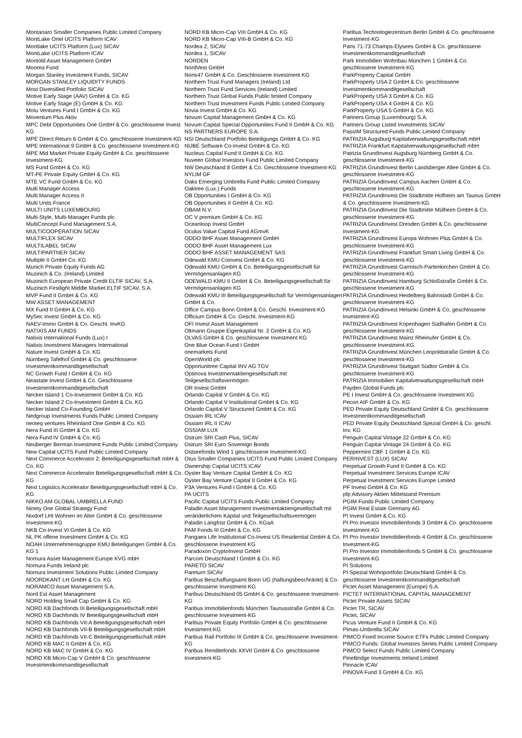Montanaro Smaller Companies Public Limited Company
MontLake Oriel UCITS Platform ICAV
Montlake UCITS Platform (Lux) SICAV
MontLake UCITS Platform ICAV
Montold Asset Management GmbH
Moorea Fund
Morgan Stanley Investment Funds, SICAV
MORGAN STANLEY LIQUIDITY FUNDS
Most Diversified Portfolio SICAV
Motive Early Stage (AAV) GmbH & Co. KG
Motive Early Stage (E) GmbH & Co. KG
Motu Ventures Fund I GmbH & Co. KG
Moventum Plus Aktiv
MPC Debt Opportunities One GmbH & Co. geschlossene Invest KG
MPE Direct Return 6 GmbH & Co. geschlossene Investment-KG
MPE International 9 GmbH & Co. geschlossene Investment-KG
MPE Mid Market Private Equity GmbH & Co. geschlossene Investment-KG
MS Fund GmbH & Co. KG
MT-PE Private Equity GmbH & Co. KG
MTE VC Fund GmbH & Co. KG
Multi Manager Access
Multi Manager Access II
Multi Units France
MULTI UNITS LUXEMBOURG
Multi-Style, Multi-Manager Funds plc
MultiConcept Fund Management S.A.
MULTICOOPERATION SICAV
MULTIFLEX SICAV
MULTILABEL SICAV
MULTIPARTNER SICAV
Multiple II GmbH Co. KG
Munich Private Equity Funds AG
Muzinich & Co. (Ireland) Limited
Muzinich European Private Credit ELTIF SICAV, S.A.
Muzinich Firstlight Middle Market ELTIF SICAV, S.A.
MVP Fund II GmbH & Co. KG
MW ASSET MANAGEMENT
MX Fund II GmbH & Co. KG
MySec Invest GmbH & Co. KG
NAEV-Immo GmbH & Co. Geschl. InvKG
NATIXIS AM FUNDS
Natixis International Funds (Lux) I
Natixis Investment Managers International
Nature Invest GmbH & Co. KG
Nürnberg Tafelhof GmbH & Co. geschlossene Investmentkommanditgesellschaft
NC Growth Fund I GmbH & Co. KG
Neastate Invest GmbH & Co. Geschlossene Investmentkommanditgesellschaft
Necker Island 1 Co-Investment GmbH & Co. KG
Necker Island 2 Co-Investment GmbH & Co. KG
Necker Island Co-Founding GmbH
Nedgroup Investments Funds Public Limited Company
neoteq ventures Rheinland One GmbH & Co. KG
Nera Fund III GmbH & Co. KG
Nera Fund IV GmbH & Co. KG
Neuberger Berman Investment Funds Public Limited Company
New Capital UCITS Fund Public Limited Company
Next Commerce Accelerator 2. Beteiligungsgesellschaft mbH & Co. KG
Next Commerce Accelerator Beteiligungsgesellschaft mbH & Co. KG
Next Logistics Accelerator Beteiligungsgesellschaft mbH & Co. KG
NIKKO AM GLOBAL UMBRELLA FUND
Ninety One Global Strategy Fund
Nixdorf LHI Wohnen im Alter GmbH & Co. geschlossene Investment-KG
NKB Co-Invest VI GmbH & Co. KG
NL PK offene Investment GmbH & Co. KG
NOAH Unternehmensgruppe KMU Beteiligungen GmbH & Co. KG 1
Nomura Asset Management Europe KVG mbH
Nomura Funds Ireland plc
Nomura Investment Solutions Public Limited Company
NOORDKANT LH GmbH & Co. KG
NORAMCO Asset Management S.A.
Nord Est Asset Management
NORD Holding Small Cap GmbH & Co. KG
NORD KB Dachfonds III Beteiligungsgesellschaft mbH
NORD KB Dachfonds IV Beteiligungsgesellschaft mbH
NORD KB Dachfonds VII-A Beteiligungsgesellschaft mbH
NORD KB Dachfonds VII-B Beteiligungsgesellschaft mbH
NORD KB Dachfonds VII-C Beteiligungsgesellschaft mbH
NORD KB MAC II GmbH & Co. KG
NORD KB MAC IV GmbH & Co. KG
NORD KB Micro-Cap V GmbH & Co. geschlossene Investmentkommanditgesellschaft
NORD KB Micro-Cap VIII GmbH & Co. KG
NORD KB Micro-Cap VIII-B GmbH & Co. KG
Nordea 2, SICAV
Nordea 1, SICAV
NORDEN
NordVest GmbH
Noris47 GmbH & Co. Geschlossene Investment KG
Northern Trust Fund Managers (Ireland) Ltd
Northern Trust Fund Services (Ireland) Limited
Northern Trust Global Funds Public limited Company
Northern Trust Investment Funds Public Limited Company
Novia Invest GmbH & Co. KG
Novum Capital Management GmbH & Co. KG
Novum Capital Special Opportunities Fund II GmbH & Co. KG
NS PARTNERS EUROPE S.A.
NSI Deutschland Portfolio Beteiligungs GmbH & Co. KG
NUBE Software Co-Invest GmbH & Co. KG
Nucleus Capital Fund II GmbH & Co. KG
Nuveen Global Investors Fund Public Limited Company
NW Deutschland 8 GmbH & Co. Geschlossene Investment-KG
NYLIM GF
Oaks Emerging Umbrella Fund Public Limited Company
Oaktree (Lux.) Funds
OB Opportunities I GmbH & Co. KG
OB Opportunities II GmbH & Co. KG
OBAM N.V.
OC V premium GmbH & Co. KG
Oceanloop Invest GmbH
Oculus Value Capital Fund AGmvK
ODDO BHF Asset Management GmbH
ODDO BHF Asset Management Lux
ODDO BHF ASSET MANAGEMENT SAS
Odewald KMU Coinvest GmbH & Co. KG
Odewald KMU GmbH & Co. Beteiligungsgesellschaft für Vermögensanlagen KG
ODEWALD KMU II GmbH & Co. Beteiligungsgesellschaft für Vermögensanlagen KG
Odewald KMU III Beteiligungsgesellschaft für Vermögensanlagen GmbH & Co.
Office Campus Bonn GmbH & Co. Geschl. Investment-KG
Officium GmbH & Co. Geschl. Investment-KG
OFI Invest Asset Management
Oltmann Gruppe Eigenkapital Nr. 2 GmbH & Co. KG
OLVAS GmbH & Co. geschlossene Investment KG
One Blue Ocean Fund I GmbH
onemarkets Fund
OpenWorld plc
Opportunitree Capital INV AG TGV
Optinova Investmentaktiengesellschaft mit Teilgesellschaftsvermögen
OR Invest GmbH
Orlando Capital V GmbH & Co. KG
Orlando Capital V Institutional GmbH & Co. KG
Orlando Capital V Structured GmbH & Co. KG
Ossiam IRL ICAV
Ossiam IRL II ICAV
OSSIAM LUX
Ostrum SRI Cash Plus, SICAV
Ostrum SRI Euro Sovereign Bonds
Ostseefonds Wind 1 geschlossene Investment-KG
Otus Smaller Companies UCITS Fund Public Limited Company
Ownership Capital UCITS ICAV
Oyster Bay Venture Capital GmbH & Co. KG
Oyster Bay Venture Capital II GmbH & Co. KG
P3A Ventures Fund I GmbH & Co. KG
PA UCITS
Pacific Capital UCITS Funds Public Limited Company
Paladin Asset Management Investmentaktiengesellschaft mit veränderlichem Kapital und Teilgesellschaftsvermögen
Paladin Langfrist GmbH & Co. KGaA
PAM Fonds III GmbH & Co. KG
Pangaea Life Institutional Co-Invest US Residential GmbH & Co. geschlossene Investment KG
Paradoxon CryptoInvest GmbH
Parcom Deutschland I GmbH & Co. KG
PARETO SICAV
Pareturn SICAV
Paribus Beschaffungsamt Bonn UG (haftungsbeschränkt) & Co. geschlossene Investment-KG
Paribus Deutschland 05 GmbH & Co. geschlossene Investment-KG
Paribus Immobilienfonds München Taunusstraße GmbH & Co. geschlossene Investment-KG
Paribus Private Equity Portfolio GmbH & Co. geschlossene Investment-KG
Paribus Rail Portfolio III GmbH & Co. geschlossene Investment-KG
Paribus Renditefonds XXVII GmbH & Co. geschlossene Investment-KG
Paribus Technologiezentrum Berlin GmbH & Co. geschlossene Investment-KG
Paris 71-73 Champs-Elysees GmbH & Co. geschlossene Investmentkommanditgesellschaft
Park Immobilien Wohnbau München 1 GmbH & Co. geschlossene Investment-KG
ParkProperty Capital GmbH
ParkProperty USA 2 GmbH & Co. geschlossene Investmentkommanditgesellschaft
ParkProperty USA 3 GmbH & Co. KG
ParkProperty USA 4 GmbH & Co. KG
ParkProperty USA 5 GmbH & Co. KG
Partners Group (Luxembourg) S.A.
Partners Group Listed Investments SICAV
PassIM Structured Funds Public Limited Company
PATRIZIA Augsburg Kapitalverwaltungsgesellschaft mbH
PATRIZIA Frankfurt Kapitalverwaltungsgesellschaft mbH
Patrizia GrundInvest Augsburg Nürnberg GmbH & Co. geschlossene Investment-KG
PATRIZIA GrundInvest Berlin Landsberger Allee GmbH & Co. geschlossene Investment-KG
PATRIZIA GrundInvest Campus Aachen GmbH & Co. geschlossene Investment-KG
PATRIZIA GrundInvest Die Stadtmitte Hofheim am Taunus GmbH & Co. geschlossene Investment-KG
PATRIZIA GrundInvest Die Stadtmitte Mülheim GmbH & Co. geschlossene Investment-KG
PATRIZIA GrundInvest Dresden GmbH & Co. geschlossene Investment-KG
PATRIZIA GrundInvest Europa Wohnen Plus GmbH & Co. geschlossene Investment-KG
PATRIZIA GrundInvest Frankfurt Smart Living GmbH & Co. geschlossene Investment-KG
PATRIZIA GrundInvest Garmisch-Partenkirchen GmbH & Co. geschlossene Investment-KG
PATRIZIA GrundInvest Hamburg Schloßstraße GmbH & Co. geschlossene Investment-KG
PATRIZIA GrundInvest Heidelberg Bahnstadt GmbH & Co. geschlossene Investment-KG
PATRIZIA GrundInvest Helsinki GmbH & Co. geschlossene Investment-KG
PATRIZIA GrundInvest Kopenhagen Südhafen GmbH & Co. geschlossene Investment-KG
PATRIZIA GrundInvest Mainz Rheinufer GmbH & Co. geschlossene Investment-KG
PATRIZIA GrundInvest München Leopoldstraße GmbH & Co. geschlossene Investment-KG
PATRIZIA GrundInvest Stuttgart Südtor GmbH & Co. geschlossene Investment-KG
PATRIZIA Immobilien Kapitalverwaltungsgesellschaft mbH
Payden Global Funds plc
PE I Invest GmbH & Co. geschlossene Investment KG
Pecon AIF GmbH & Co. KG
PED Private Equity Deutschland GmbH & Co. geschlossene Investmentkommanditgesellschaft
PED Private Equity Deutschland Spezial GmbH & Co. geschl. Inv. KG
Penguin Capital Vintage 22 GmbH & Co. KG
Penguin Capital Vintage 24 GmbH & Co. KG
Peppermint CBF 1 GmbH & Co. KG
PERINVEST (LUX) SICAV
Perpetual Growth Fund II GmbH & Co. KG
Perpetual Investment Services Europe ICAV
Perpetual Investment Services Europe Limited
PF Invest GmbH & Co. KG
pfp Advisory Aktien Mittelstand Premium
PGIM Funds Public Limited Company
PGIM Real Estate Germany AG
PI Invest GmbH & Co. KG
PI Pro·Investor Immobilienfonds 3 GmbH & Co. geschlossene Investment-KG
PI Pro·Investor Immobilienfonds 4 GmbH & Co. geschlossene Investment-KG
PI Pro·Investor Immobilienfonds 5 GmbH & Co. geschlossene Investment-KG
PI Solutions
PI Spezial Wohnportfolio Deutschland GmbH & Co. geschlossene Investmentkommanditgesellschaft
Pictet Asset Management (Europe) S.A.
PICTET INTERNATIONAL CAPITAL MANAGEMENT
Pictet Private Assets SICAV
Pictet TR, SICAV
Pictet, SICAV
Picus Venture Fund II GmbH & Co. KG
Pimas-Umbrella SICAV
PIMCO Fixed Income Source ETFs Public Limited Company
PIMCO Funds: Global Investors Series Public Limited Company
PIMCO Select Funds Public Limited Company
PineBridge Investments Ireland Limited
Pinnacle ICAV
PINOVA Fund 3 GmbH & Co. KG